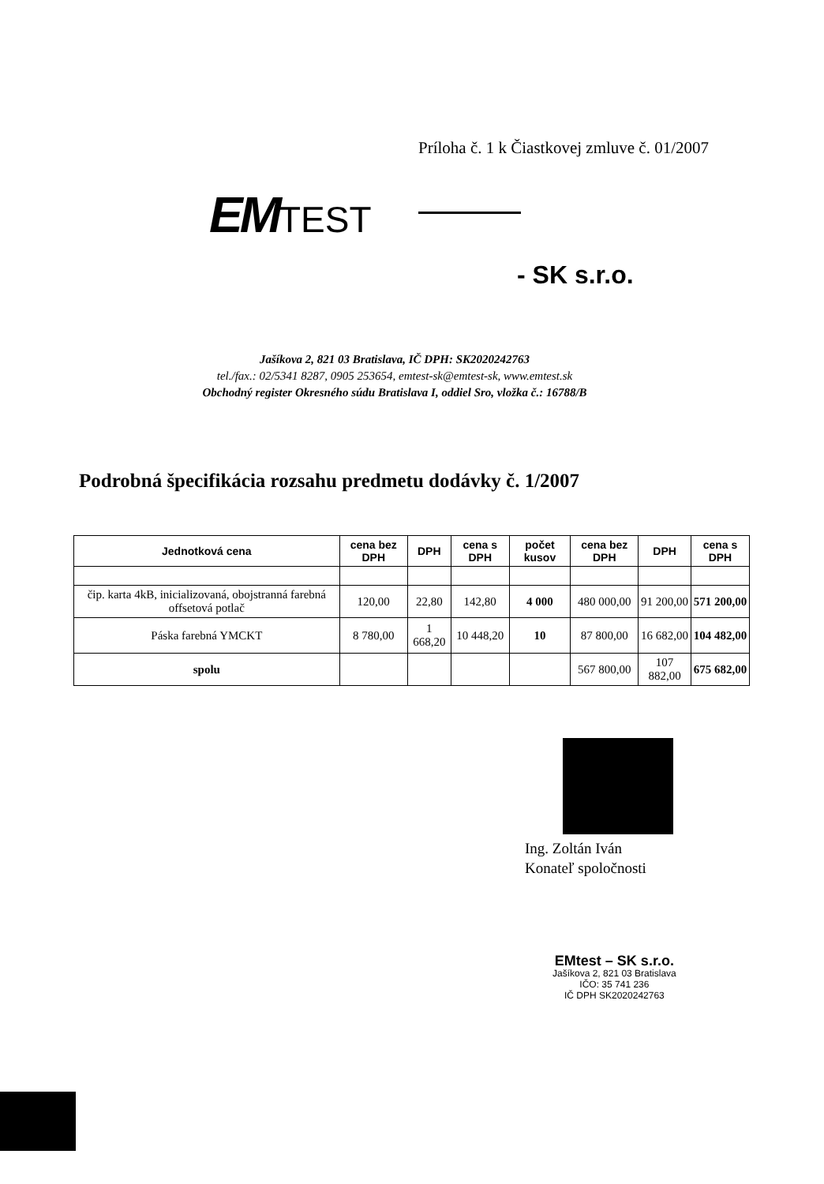Príloha č. 1 k Čiastkovej zmluve č. 01/2007
EMTEST
- SK s.r.o.
Jašíkova 2, 821 03 Bratislava, IČ DPH: SK2020242763
tel./fax.: 02/5341 8287, 0905 253654, emtest-sk@emtest-sk, www.emtest.sk
Obchodný register Okresného súdu Bratislava I, oddiel Sro, vložka č.: 16788/B
Podrobná špecifikácia rozsahu predmetu dodávky č. 1/2007
| Jednotková cena | cena bez DPH | DPH | cena s DPH | počet kusov | cena bez DPH | DPH | cena s DPH |
| --- | --- | --- | --- | --- | --- | --- | --- |
| čip. karta 4kB, inicializovaná, obojstranná farebná offsetová potlač | 120,00 | 22,80 | 142,80 | 4 000 | 480 000,00 | 91 200,00 | 571 200,00 |
| Páska farebná YMCKT | 8 780,00 | 1 668,20 | 10 448,20 | 10 | 87 800,00 | 16 682,00 | 104 482,00 |
| spolu | | | | | 567 800,00 | 107 882,00 | 675 682,00 |
Ing. Zoltán Iván
Konateľ spoločnosti
EMtest – SK s.r.o.
Jašíkova 2, 821 03 Bratislava
IČO: 35 741 236
IČ DPH SK2020242763